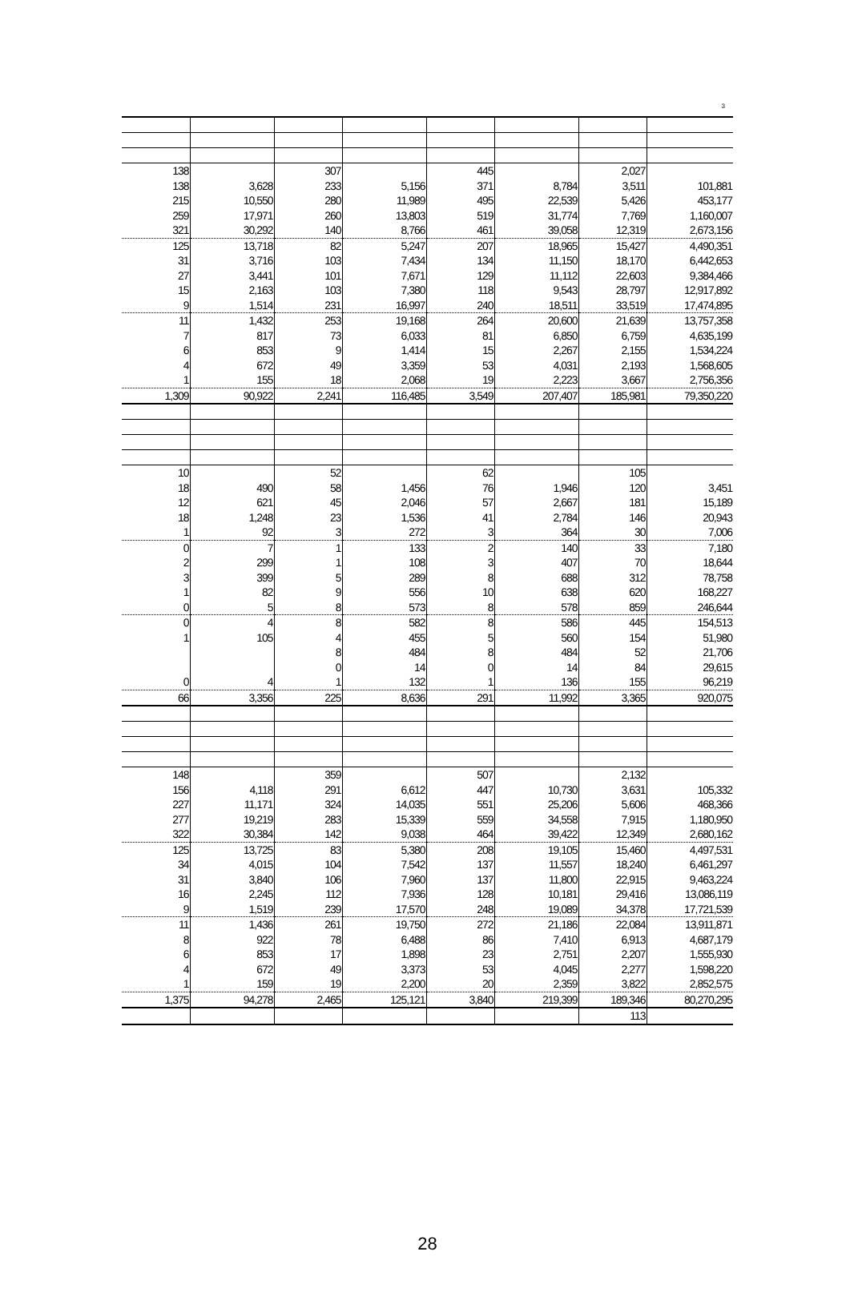3
| 138 | | 307 | | 445 | | 2,027 | |
| 138 | 3,628 | 233 | 5,156 | 371 | 8,784 | 3,511 | 101,881 |
| 215 | 10,550 | 280 | 11,989 | 495 | 22,539 | 5,426 | 453,177 |
| 259 | 17,971 | 260 | 13,803 | 519 | 31,774 | 7,769 | 1,160,007 |
| 321 | 30,292 | 140 | 8,766 | 461 | 39,058 | 12,319 | 2,673,156 |
| 125 | 13,718 | 82 | 5,247 | 207 | 18,965 | 15,427 | 4,490,351 |
| 31 | 3,716 | 103 | 7,434 | 134 | 11,150 | 18,170 | 6,442,653 |
| 27 | 3,441 | 101 | 7,671 | 129 | 11,112 | 22,603 | 9,384,466 |
| 15 | 2,163 | 103 | 7,380 | 118 | 9,543 | 28,797 | 12,917,892 |
| 9 | 1,514 | 231 | 16,997 | 240 | 18,511 | 33,519 | 17,474,895 |
| 11 | 1,432 | 253 | 19,168 | 264 | 20,600 | 21,639 | 13,757,358 |
| 7 | 817 | 73 | 6,033 | 81 | 6,850 | 6,759 | 4,635,199 |
| 6 | 853 | 9 | 1,414 | 15 | 2,267 | 2,155 | 1,534,224 |
| 4 | 672 | 49 | 3,359 | 53 | 4,031 | 2,193 | 1,568,605 |
| 1 | 155 | 18 | 2,068 | 19 | 2,223 | 3,667 | 2,756,356 |
| 1,309 | 90,922 | 2,241 | 116,485 | 3,549 | 207,407 | 185,981 | 79,350,220 |
| 10 | | 52 | | 62 | | 105 | |
| 18 | 490 | 58 | 1,456 | 76 | 1,946 | 120 | 3,451 |
| 12 | 621 | 45 | 2,046 | 57 | 2,667 | 181 | 15,189 |
| 18 | 1,248 | 23 | 1,536 | 41 | 2,784 | 146 | 20,943 |
| 1 | 92 | 3 | 272 | 3 | 364 | 30 | 7,006 |
| 0 | 7 | 1 | 133 | 2 | 140 | 33 | 7,180 |
| 2 | 299 | 1 | 108 | 3 | 407 | 70 | 18,644 |
| 3 | 399 | 5 | 289 | 8 | 688 | 312 | 78,758 |
| 1 | 82 | 9 | 556 | 10 | 638 | 620 | 168,227 |
| 0 | 5 | 8 | 573 | 8 | 578 | 859 | 246,644 |
| 0 | 4 | 8 | 582 | 8 | 586 | 445 | 154,513 |
| 1 | 105 | 4 | 455 | 5 | 560 | 154 | 51,980 |
| | | 8 | 484 | 8 | 484 | 52 | 21,706 |
| | | 0 | 14 | 0 | 14 | 84 | 29,615 |
| 0 | 4 | 1 | 132 | 1 | 136 | 155 | 96,219 |
| 66 | 3,356 | 225 | 8,636 | 291 | 11,992 | 3,365 | 920,075 |
| 148 | | 359 | | 507 | | 2,132 | |
| 156 | 4,118 | 291 | 6,612 | 447 | 10,730 | 3,631 | 105,332 |
| 227 | 11,171 | 324 | 14,035 | 551 | 25,206 | 5,606 | 468,366 |
| 277 | 19,219 | 283 | 15,339 | 559 | 34,558 | 7,915 | 1,180,950 |
| 322 | 30,384 | 142 | 9,038 | 464 | 39,422 | 12,349 | 2,680,162 |
| 125 | 13,725 | 83 | 5,380 | 208 | 19,105 | 15,460 | 4,497,531 |
| 34 | 4,015 | 104 | 7,542 | 137 | 11,557 | 18,240 | 6,461,297 |
| 31 | 3,840 | 106 | 7,960 | 137 | 11,800 | 22,915 | 9,463,224 |
| 16 | 2,245 | 112 | 7,936 | 128 | 10,181 | 29,416 | 13,086,119 |
| 9 | 1,519 | 239 | 17,570 | 248 | 19,089 | 34,378 | 17,721,539 |
| 11 | 1,436 | 261 | 19,750 | 272 | 21,186 | 22,084 | 13,911,871 |
| 8 | 922 | 78 | 6,488 | 86 | 7,410 | 6,913 | 4,687,179 |
| 6 | 853 | 17 | 1,898 | 23 | 2,751 | 2,207 | 1,555,930 |
| 4 | 672 | 49 | 3,373 | 53 | 4,045 | 2,277 | 1,598,220 |
| 1 | 159 | 19 | 2,200 | 20 | 2,359 | 3,822 | 2,852,575 |
| 1,375 | 94,278 | 2,465 | 125,121 | 3,840 | 219,399 | 189,346 | 80,270,295 |
| | | | | | | 113 | |
28